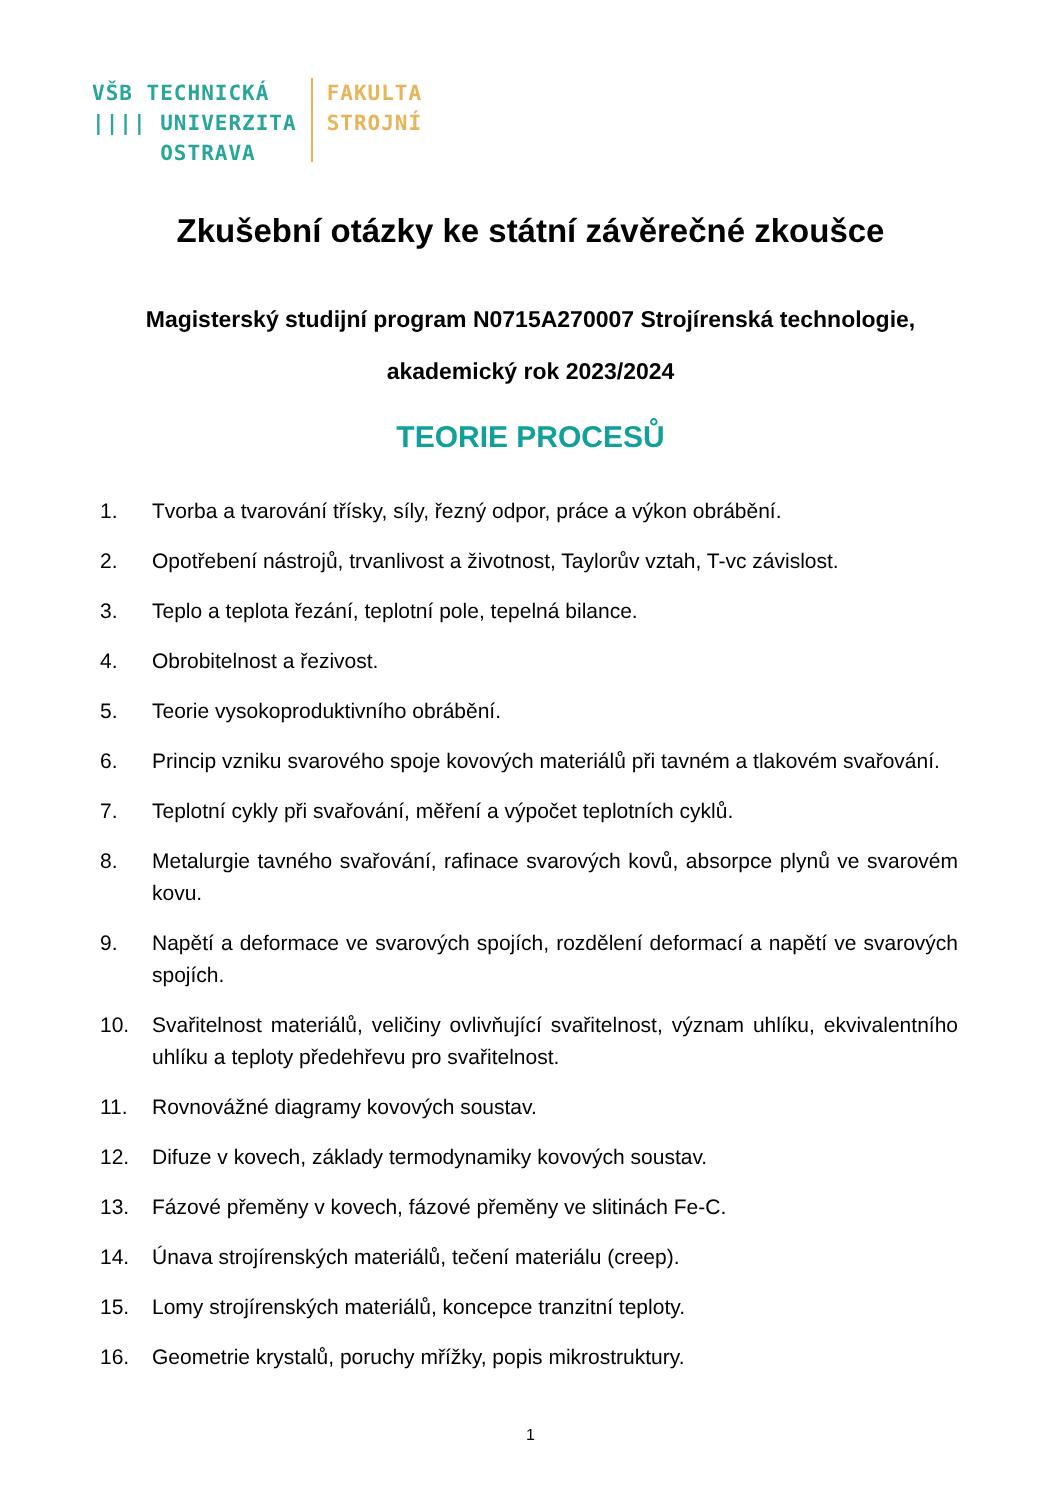VŠB TECHNICKÁ
|||| UNIVERZITA
OSTRAVA
FAKULTA
STROJNÍ
Zkušební otázky ke státní závěrečné zkoušce
Magisterský studijní program N0715A270007 Strojírenská technologie,
akademický rok 2023/2024
TEORIE PROCESŮ
1. Tvorba a tvarování třísky, síly, řezný odpor, práce a výkon obrábění.
2. Opotřebení nástrojů, trvanlivost a životnost, Taylorův vztah, T-vc závislost.
3. Teplo a teplota řezání, teplotní pole, tepelná bilance.
4. Obrobitelnost a řezivost.
5. Teorie vysokoproduktivního obrábění.
6. Princip vzniku svarového spoje kovových materiálů při tavném a tlakovém svařování.
7. Teplotní cykly při svařování, měření a výpočet teplotních cyklů.
8. Metalurgie tavného svařování, rafinace svarových kovů, absorpce plynů ve svarovém kovu.
9. Napětí a deformace ve svarových spojích, rozdělení deformací a napětí ve svarových spojích.
10. Svařitelnost materiálů, veličiny ovlivňující svařitelnost, význam uhlíku, ekvivalentního uhlíku a teploty předehřevu pro svařitelnost.
11. Rovnovážné diagramy kovových soustav.
12. Difuze v kovech, základy termodynamiky kovových soustav.
13. Fázové přeměny v kovech, fázové přeměny ve slitinách Fe-C.
14. Únava strojírenských materiálů, tečení materiálu (creep).
15. Lomy strojírenských materiálů, koncepce tranzitní teploty.
16. Geometrie krystalů, poruchy mřížky, popis mikrostruktury.
1